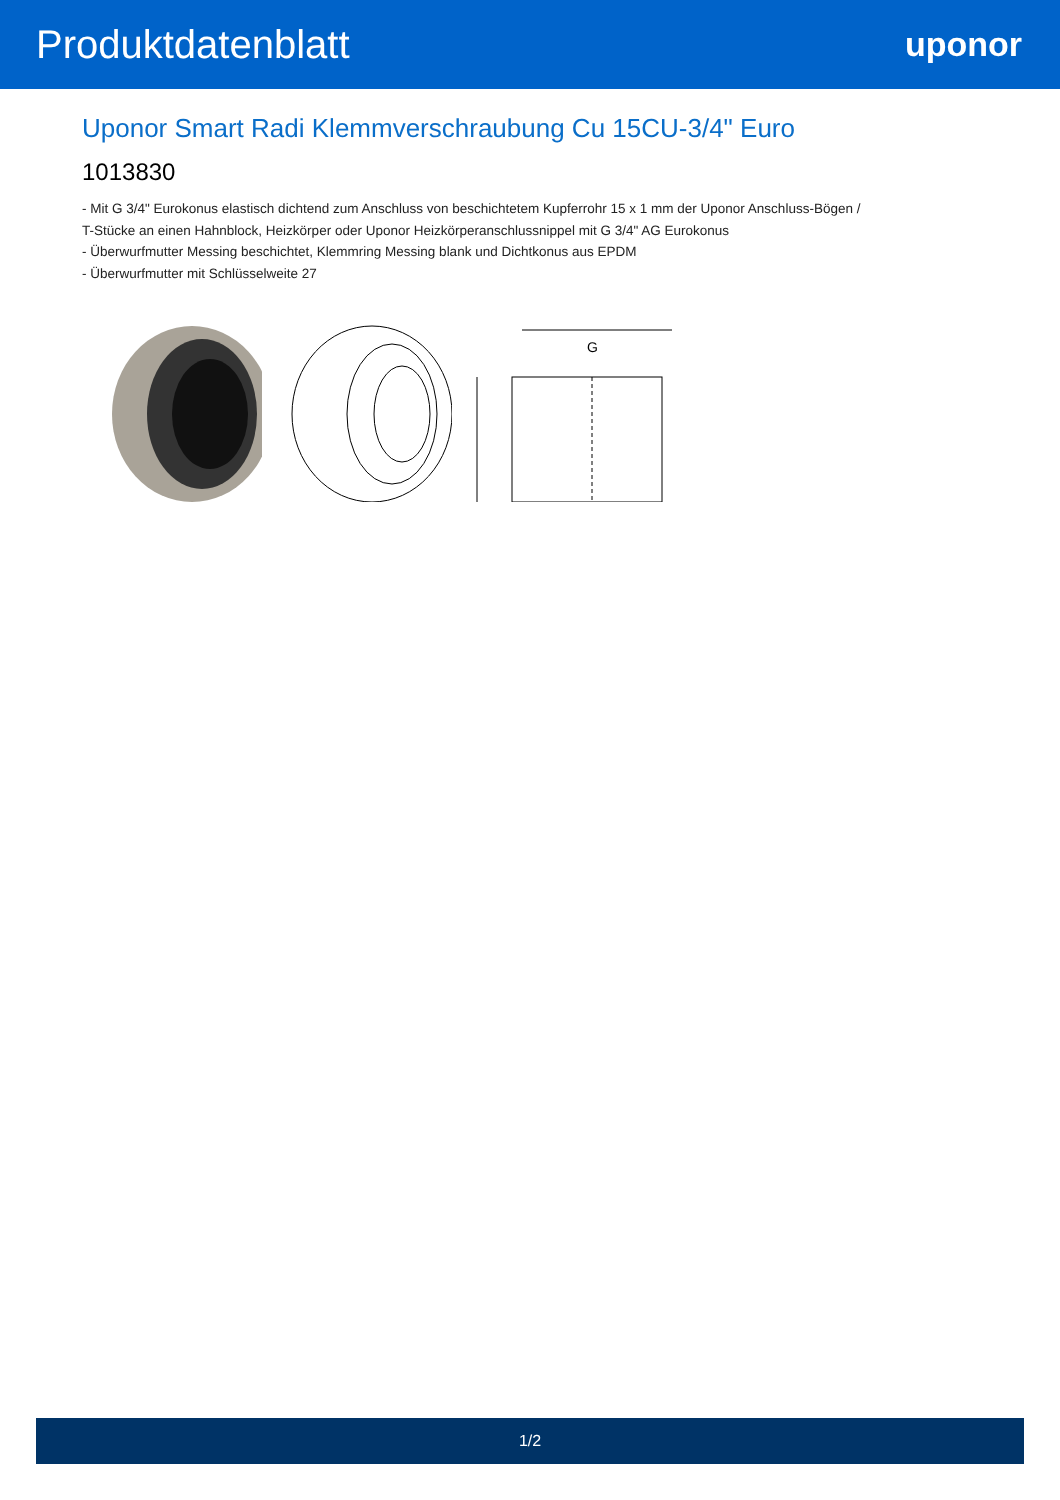Produktdatenblatt
uponor
Uponor Smart Radi Klemmverschraubung Cu 15CU-3/4" Euro
1013830
- Mit G 3/4" Eurokonus elastisch dichtend zum Anschluss von beschichtetem Kupferrohr 15 x 1 mm der Uponor Anschluss-Bögen / T-Stücke an einen Hahnblock, Heizkörper oder Uponor Heizkörperanschlussnippel mit G 3/4" AG Eurokonus
- Überwurfmutter Messing beschichtet, Klemmring Messing blank und Dichtkonus aus EPDM
- Überwurfmutter mit Schlüsselweite 27
G
1/2